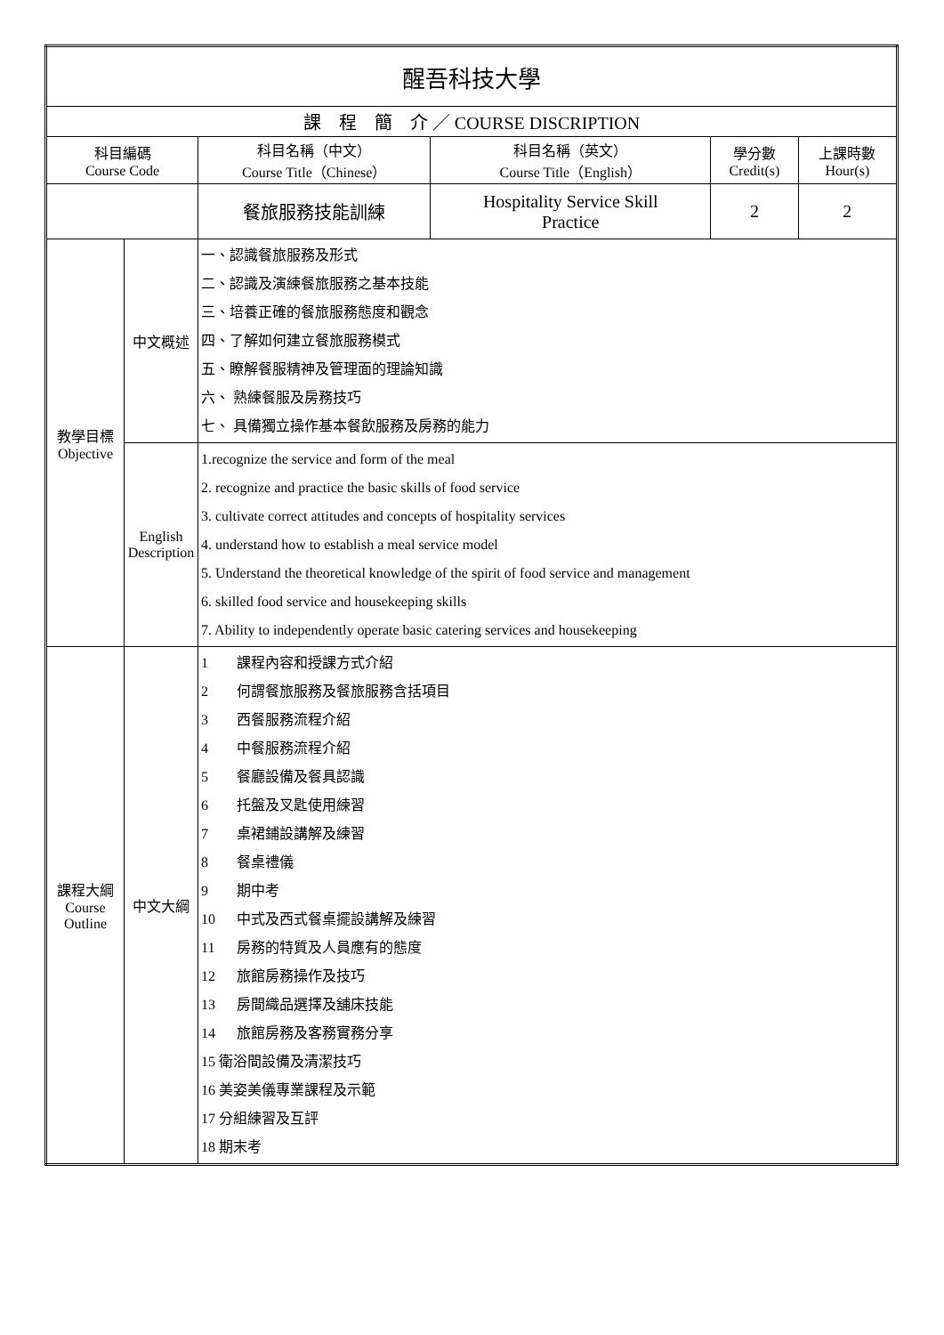| 醒吾科技大學 | | | | | |
| 課 程 簡 介 ／ COURSE DISCRIPTION | | | | | |
| 科目編碼 Course Code | | 科目名稱（中文） Course Title（Chinese） | 科目名稱（英文） Course Title（English） | 學分數 Credit(s) | 上課時數 Hour(s) |
| | | 餐旅服務技能訓練 | Hospitality Service Skill Practice | 2 | 2 |
| 教學目標 Objective | 中文概述 | 一、認識餐旅服務及形式 二、認識及演練餐旅服務之基本技能 三、培養正確的餐旅服務態度和觀念 四、了解如何建立餐旅服務模式 五、瞭解餐服精神及管理面的理論知識 六、 熟練餐服及房務技巧 七、 具備獨立操作基本餐飲服務及房務的能力 | | | |
| | English Description | 1.recognize the service and form of the meal 2. recognize and practice the basic skills of food service 3. cultivate correct attitudes and concepts of hospitality services 4. understand how to establish a meal service model 5. Understand the theoretical knowledge of the spirit of food service and management 6. skilled food service and housekeeping skills 7. Ability to independently operate basic catering services and housekeeping | | | |
| 課程大綱 Course Outline | 中文大綱 | 1 課程內容和授課方式介紹 2 何謂餐旅服務及餐旅服務含括項目 3 西餐服務流程介紹 4 中餐服務流程介紹 5 餐廳設備及餐具認識 6 托盤及叉匙使用練習 7 桌裙鋪設講解及練習 8 餐桌禮儀 9 期中考 10 中式及西式餐桌擺設講解及練習 11 房務的特質及人員應有的態度 12 旅館房務操作及技巧 13 房間織品選擇及舖床技能 14 旅館房務及客務實務分享 15 衛浴間設備及清潔技巧 16 美姿美儀專業課程及示範 17 分組練習及互評 18 期末考 | | | |